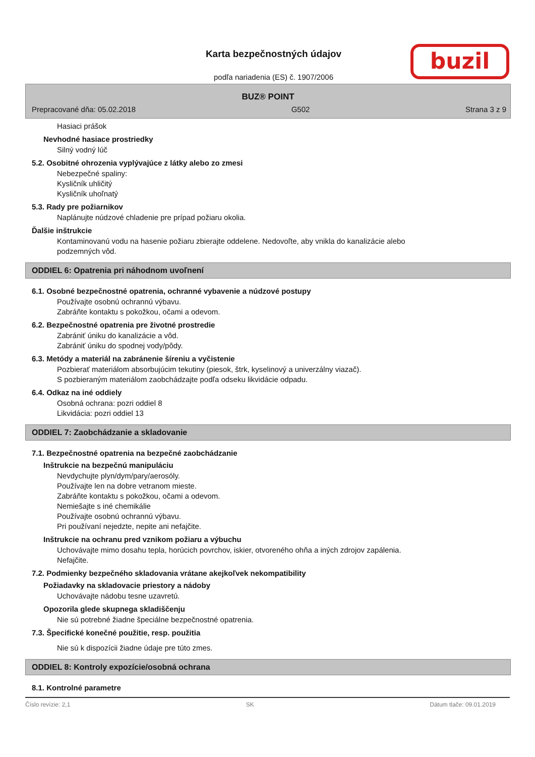Karta bezpečnostných údajov
podľa nariadenia (ES) č. 1907/2006
buzil
BUZ® POINT
Prepracované dňa: 05.02.2018 G502 Strana 3 z 9
Hasiaci prášok
Nevhodné hasiace prostriedky
Silný vodný lúč
5.2. Osobitné ohrozenia vyplývajúce z látky alebo zo zmesi
Nebezpečné spaliny:
Kysličník uhličitý
Kysličník uhoľnatý
5.3. Rady pre požiarnikov
Naplánujte núdzové chladenie pre prípad požiaru okolia.
Ďalšie inštrukcie
Kontaminovanú vodu na hasenie požiaru zbierajte oddelene. Nedovoľte, aby vnikla do kanalizácie alebo
podzemných vôd.
ODDIEL 6: Opatrenia pri náhodnom uvoľnení
6.1. Osobné bezpečnostné opatrenia, ochranné vybavenie a núdzové postupy
Používajte osobnú ochrannú výbavu.
Zabráňte kontaktu s pokožkou, očami a odevom.
6.2. Bezpečnostné opatrenia pre životné prostredie
Zabrániť úniku do kanalizácie a vôd.
Zabrániť úniku do spodnej vody/pôdy.
6.3. Metódy a materiál na zabránenie šíreniu a vyčistenie
Pozbierať materiálom absorbujúcim tekutiny (piesok, štrk, kyselinový a univerzálny viazač).
S pozbieraným materiálom zaobchádzajte podľa odseku likvidácie odpadu.
6.4. Odkaz na iné oddiely
Osobná ochrana: pozri oddiel 8
Likvidácia: pozri oddiel 13
ODDIEL 7: Zaobchádzanie a skladovanie
7.1. Bezpečnostné opatrenia na bezpečné zaobchádzanie
Inštrukcie na bezpečnú manipuláciu
Nevdychujte plyn/dym/pary/aerosóly.
Používajte len na dobre vetranom mieste.
Zabráňte kontaktu s pokožkou, očami a odevom.
Nemiešajte s iné chemikálie
Používajte osobnú ochrannú výbavu.
Pri používaní nejedzte, nepite ani nefajčite.
Inštrukcie na ochranu pred vznikom požiaru a výbuchu
Uchovávajte mimo dosahu tepla, horúcich povrchov, iskier, otvoreného ohňa a iných zdrojov zapálenia.
Nefajčite.
7.2. Podmienky bezpečného skladovania vrátane akejkoľvek nekompatibility
Požiadavky na skladovacie priestory a nádoby
Uchovávajte nádobu tesne uzavretú.
Opozorila glede skupnega skladiščenju
Nie sú potrebné žiadne špeciálne bezpečnostné opatrenia.
7.3. Špecifické konečné použitie, resp. použitia
Nie sú k dispozícii žiadne údaje pre túto zmes.
ODDIEL 8: Kontroly expozície/osobná ochrana
8.1. Kontrolné parametre
Číslo revízie: 2,1 SK Dátum tlače: 09.01.2019